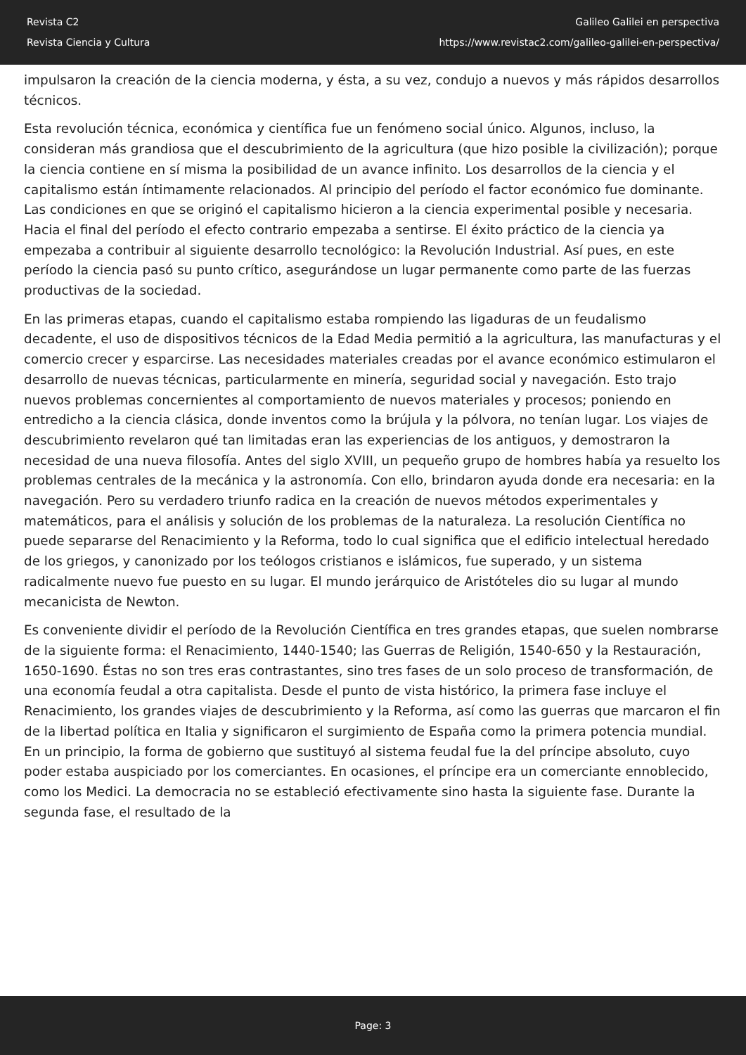Revista C2
Revista Ciencia y Cultura
Galileo Galilei en perspectiva
https://www.revistac2.com/galileo-galilei-en-perspectiva/
impulsaron la creación de la ciencia moderna, y ésta, a su vez, condujo a nuevos y más rápidos desarrollos técnicos.
Esta revolución técnica, económica y científica fue un fenómeno social único. Algunos, incluso, la consideran más grandiosa que el descubrimiento de la agricultura (que hizo posible la civilización); porque la ciencia contiene en sí misma la posibilidad de un avance infinito. Los desarrollos de la ciencia y el capitalismo están íntimamente relacionados. Al principio del período el factor económico fue dominante. Las condiciones en que se originó el capitalismo hicieron a la ciencia experimental posible y necesaria. Hacia el final del período el efecto contrario empezaba a sentirse. El éxito práctico de la ciencia ya empezaba a contribuir al siguiente desarrollo tecnológico: la Revolución Industrial. Así pues, en este período la ciencia pasó su punto crítico, asegurándose un lugar permanente como parte de las fuerzas productivas de la sociedad.
En las primeras etapas, cuando el capitalismo estaba rompiendo las ligaduras de un feudalismo decadente, el uso de dispositivos técnicos de la Edad Media permitió a la agricultura, las manufacturas y el comercio crecer y esparcirse. Las necesidades materiales creadas por el avance económico estimularon el desarrollo de nuevas técnicas, particularmente en minería, seguridad social y navegación. Esto trajo nuevos problemas concernientes al comportamiento de nuevos materiales y procesos; poniendo en entredicho a la ciencia clásica, donde inventos como la brújula y la pólvora, no tenían lugar. Los viajes de descubrimiento revelaron qué tan limitadas eran las experiencias de los antiguos, y demostraron la necesidad de una nueva filosofía. Antes del siglo XVIII, un pequeño grupo de hombres había ya resuelto los problemas centrales de la mecánica y la astronomía. Con ello, brindaron ayuda donde era necesaria: en la navegación. Pero su verdadero triunfo radica en la creación de nuevos métodos experimentales y matemáticos, para el análisis y solución de los problemas de la naturaleza. La resolución Científica no puede separarse del Renacimiento y la Reforma, todo lo cual significa que el edificio intelectual heredado de los griegos, y canonizado por los teólogos cristianos e islámicos, fue superado, y un sistema radicalmente nuevo fue puesto en su lugar. El mundo jerárquico de Aristóteles dio su lugar al mundo mecanicista de Newton.
Es conveniente dividir el período de la Revolución Científica en tres grandes etapas, que suelen nombrarse de la siguiente forma: el Renacimiento, 1440-1540; las Guerras de Religión, 1540-650 y la Restauración, 1650-1690. Éstas no son tres eras contrastantes, sino tres fases de un solo proceso de transformación, de una economía feudal a otra capitalista. Desde el punto de vista histórico, la primera fase incluye el Renacimiento, los grandes viajes de descubrimiento y la Reforma, así como las guerras que marcaron el fin de la libertad política en Italia y significaron el surgimiento de España como la primera potencia mundial. En un principio, la forma de gobierno que sustituyó al sistema feudal fue la del príncipe absoluto, cuyo poder estaba auspiciado por los comerciantes. En ocasiones, el príncipe era un comerciante ennoblecido, como los Medici. La democracia no se estableció efectivamente sino hasta la siguiente fase. Durante la segunda fase, el resultado de la
Page: 3